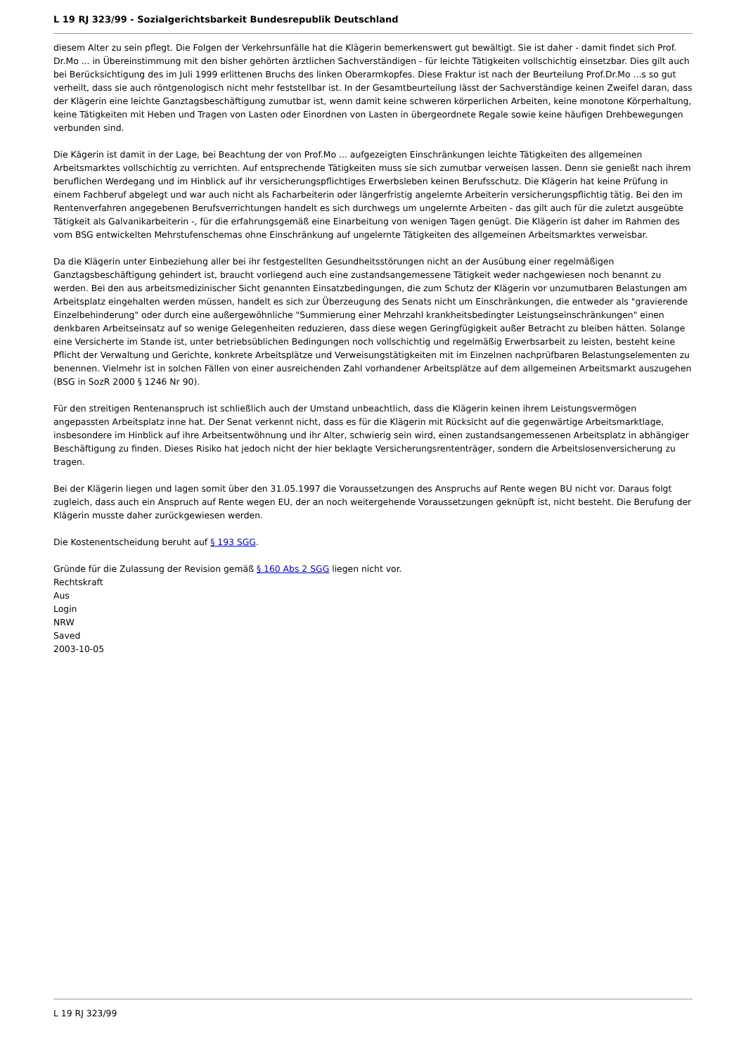L 19 RJ 323/99 - Sozialgerichtsbarkeit Bundesrepublik Deutschland
diesem Alter zu sein pflegt. Die Folgen der Verkehrsunfälle hat die Klägerin bemerkenswert gut bewältigt. Sie ist daher - damit findet sich Prof. Dr.Mo ... in Übereinstimmung mit den bisher gehörten ärztlichen Sachverständigen - für leichte Tätigkeiten vollschichtig einsetzbar. Dies gilt auch bei Berücksichtigung des im Juli 1999 erlittenen Bruchs des linken Oberarmkopfes. Diese Fraktur ist nach der Beurteilung Prof.Dr.Mo ...s so gut verheilt, dass sie auch röntgenologisch nicht mehr feststellbar ist. In der Gesamtbeurteilung lässt der Sachverständige keinen Zweifel daran, dass der Klägerin eine leichte Ganztagsbeschäftigung zumutbar ist, wenn damit keine schweren körperlichen Arbeiten, keine monotone Körperhaltung, keine Tätigkeiten mit Heben und Tragen von Lasten oder Einordnen von Lasten in übergeordnete Regale sowie keine häufigen Drehbewegungen verbunden sind.
Die Kägerin ist damit in der Lage, bei Beachtung der von Prof.Mo ... aufgezeigten Einschränkungen leichte Tätigkeiten des allgemeinen Arbeitsmarktes vollschichtig zu verrichten. Auf entsprechende Tätigkeiten muss sie sich zumutbar verweisen lassen. Denn sie genießt nach ihrem beruflichen Werdegang und im Hinblick auf ihr versicherungspflichtiges Erwerbsleben keinen Berufsschutz. Die Klägerin hat keine Prüfung in einem Fachberuf abgelegt und war auch nicht als Facharbeiterin oder längerfristig angelernte Arbeiterin versicherungspflichtig tätig. Bei den im Rentenverfahren angegebenen Berufsverrichtungen handelt es sich durchwegs um ungelernte Arbeiten - das gilt auch für die zuletzt ausgeübte Tätigkeit als Galvanikarbeiterin -, für die erfahrungsgemäß eine Einarbeitung von wenigen Tagen genügt. Die Klägerin ist daher im Rahmen des vom BSG entwickelten Mehrstufenschemas ohne Einschränkung auf ungelernte Tätigkeiten des allgemeinen Arbeitsmarktes verweisbar.
Da die Klägerin unter Einbeziehung aller bei ihr festgestellten Gesundheitsstörungen nicht an der Ausübung einer regelmäßigen Ganztagsbeschäftigung gehindert ist, braucht vorliegend auch eine zustandsangemessene Tätigkeit weder nachgewiesen noch benannt zu werden. Bei den aus arbeitsmedizinischer Sicht genannten Einsatzbedingungen, die zum Schutz der Klägerin vor unzumutbaren Belastungen am Arbeitsplatz eingehalten werden müssen, handelt es sich zur Überzeugung des Senats nicht um Einschränkungen, die entweder als "gravierende Einzelbehinderung" oder durch eine außergewöhnliche "Summierung einer Mehrzahl krankheitsbedingter Leistungseinschränkungen" einen denkbaren Arbeitseinsatz auf so wenige Gelegenheiten reduzieren, dass diese wegen Geringfügigkeit außer Betracht zu bleiben hätten. Solange eine Versicherte im Stande ist, unter betriebsüblichen Bedingungen noch vollschichtig und regelmäßig Erwerbsarbeit zu leisten, besteht keine Pflicht der Verwaltung und Gerichte, konkrete Arbeitsplätze und Verweisungstätigkeiten mit im Einzelnen nachprüfbaren Belastungselementen zu benennen. Vielmehr ist in solchen Fällen von einer ausreichenden Zahl vorhandener Arbeitsplätze auf dem allgemeinen Arbeitsmarkt auszugehen (BSG in SozR 2000 § 1246 Nr 90).
Für den streitigen Rentenanspruch ist schließlich auch der Umstand unbeachtlich, dass die Klägerin keinen ihrem Leistungsvermögen angepassten Arbeitsplatz inne hat. Der Senat verkennt nicht, dass es für die Klägerin mit Rücksicht auf die gegenwärtige Arbeitsmarktlage, insbesondere im Hinblick auf ihre Arbeitsentwöhnung und ihr Alter, schwierig sein wird, einen zustandsangemessenen Arbeitsplatz in abhängiger Beschäftigung zu finden. Dieses Risiko hat jedoch nicht der hier beklagte Versicherungsrententräger, sondern die Arbeitslosenversicherung zu tragen.
Bei der Klägerin liegen und lagen somit über den 31.05.1997 die Voraussetzungen des Anspruchs auf Rente wegen BU nicht vor. Daraus folgt zugleich, dass auch ein Anspruch auf Rente wegen EU, der an noch weitergehende Voraussetzungen geknüpft ist, nicht besteht. Die Berufung der Klägerin musste daher zurückgewiesen werden.
Die Kostenentscheidung beruht auf § 193 SGG.
Gründe für die Zulassung der Revision gemäß § 160 Abs 2 SGG liegen nicht vor.
Rechtskraft
Aus
Login
NRW
Saved
2003-10-05
L 19 RJ 323/99